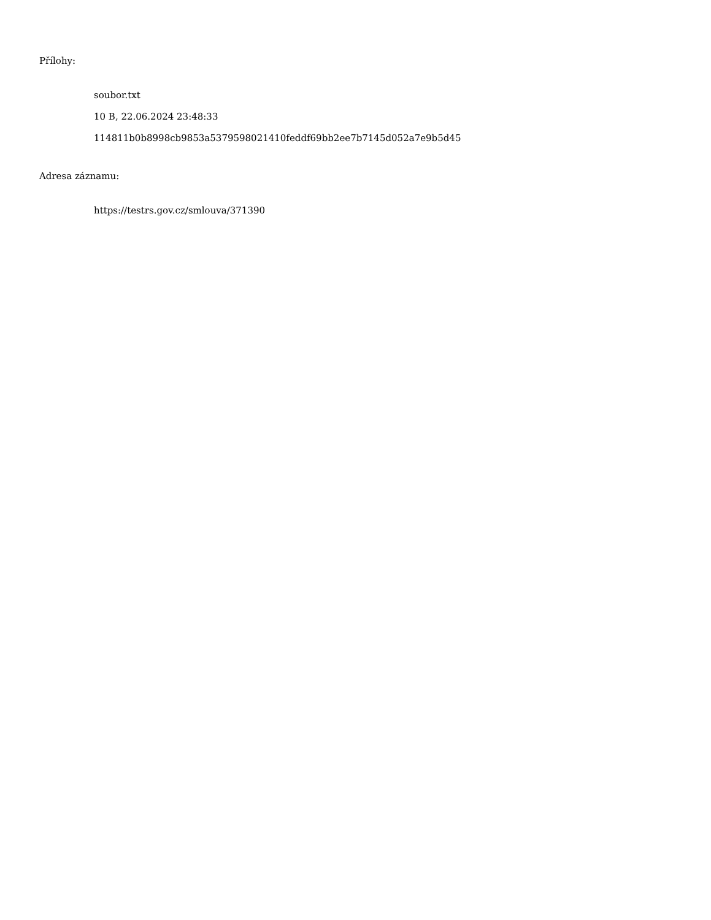Přílohy:
soubor.txt
10 B, 22.06.2024 23:48:33
114811b0b8998cb9853a5379598021410feddf69bb2ee7b7145d052a7e9b5d45
Adresa záznamu:
https://testrs.gov.cz/smlouva/371390